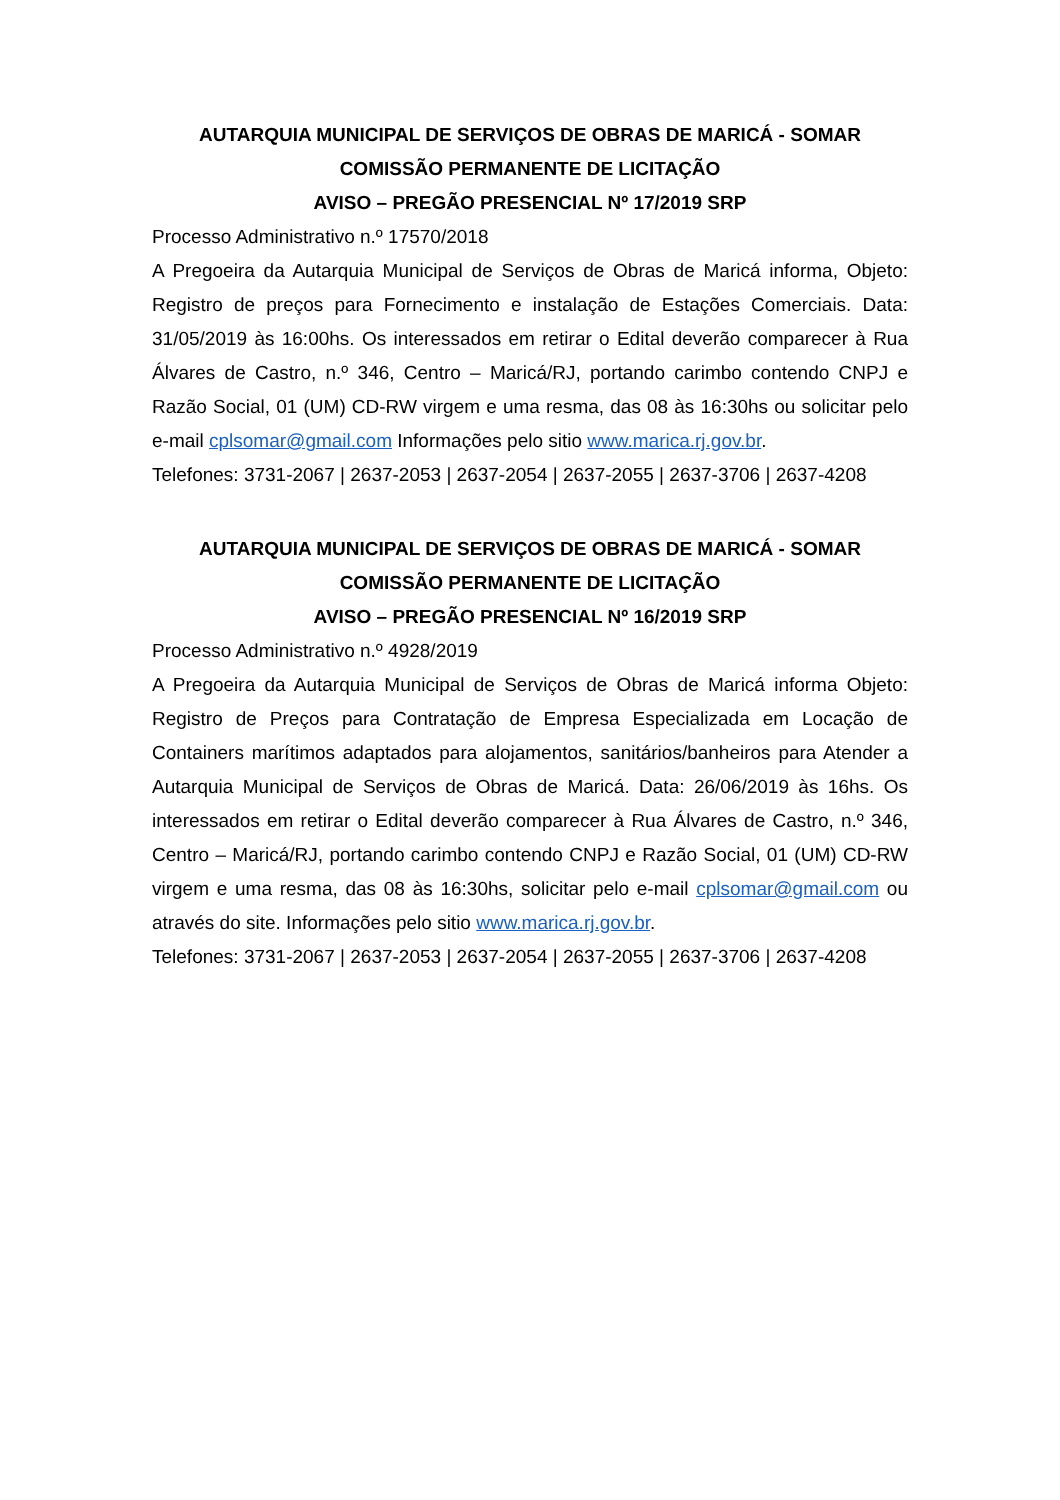AUTARQUIA MUNICIPAL DE SERVIÇOS DE OBRAS DE MARICÁ - SOMAR
COMISSÃO PERMANENTE DE LICITAÇÃO
AVISO – PREGÃO PRESENCIAL Nº 17/2019 SRP
Processo Administrativo n.º 17570/2018
A Pregoeira da Autarquia Municipal de Serviços de Obras de Maricá informa, Objeto: Registro de preços para Fornecimento e instalação de Estações Comerciais. Data: 31/05/2019 às 16:00hs. Os interessados em retirar o Edital deverão comparecer à Rua Álvares de Castro, n.º 346, Centro – Maricá/RJ, portando carimbo contendo CNPJ e Razão Social, 01 (UM) CD-RW virgem e uma resma, das 08 às 16:30hs ou solicitar pelo e-mail cplsomar@gmail.com Informações pelo sitio www.marica.rj.gov.br.
Telefones: 3731-2067 | 2637-2053 | 2637-2054 | 2637-2055 | 2637-3706 | 2637-4208
AUTARQUIA MUNICIPAL DE SERVIÇOS DE OBRAS DE MARICÁ - SOMAR
COMISSÃO PERMANENTE DE LICITAÇÃO
AVISO – PREGÃO PRESENCIAL Nº 16/2019 SRP
Processo Administrativo n.º 4928/2019
A Pregoeira da Autarquia Municipal de Serviços de Obras de Maricá informa Objeto: Registro de Preços para Contratação de Empresa Especializada em Locação de Containers marítimos adaptados para alojamentos, sanitários/banheiros para Atender a Autarquia Municipal de Serviços de Obras de Maricá. Data: 26/06/2019 às 16hs. Os interessados em retirar o Edital deverão comparecer à Rua Álvares de Castro, n.º 346, Centro – Maricá/RJ, portando carimbo contendo CNPJ e Razão Social, 01 (UM) CD-RW virgem e uma resma, das 08 às 16:30hs, solicitar pelo e-mail cplsomar@gmail.com ou através do site. Informações pelo sitio www.marica.rj.gov.br.
Telefones: 3731-2067 | 2637-2053 | 2637-2054 | 2637-2055 | 2637-3706 | 2637-4208